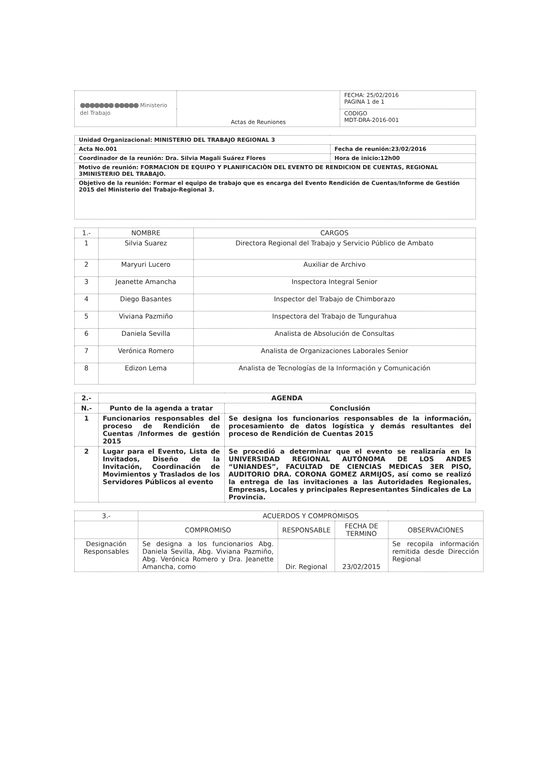| ●●●●●●● ●●●●● Ministerio del Trabajo | Actas de Reuniones | FECHA: 25/02/2016 PAGINA 1 de 1 |
| | | CODIGO MDT-DRA-2016-001 |
| Unidad Organizacional: MINISTERIO DEL TRABAJO REGIONAL 3 | |
| Acta No.001 | Fecha de reunión:23/02/2016 |
| Coordinador de la reunión: Dra. Silvia Magali Suárez Flores | Hora de inicio:12h00 |
| Motivo de reunión: FORMACION DE EQUIPO Y PLANIFICACIÒN DEL EVENTO DE RENDICION DE CUENTAS, REGIONAL 3MINISTERIO DEL TRABAJO. | |
| Objetivo de la reunión: Formar el equipo de trabajo que es encarga del Evento Rendición de Cuentas/Informe de Gestión 2015 del Ministerio del Trabajo-Regional 3. | |
| 1.- | NOMBRE | CARGOS |
| --- | --- | --- |
| 1 | Silvia Suarez | Directora Regional del Trabajo y Servicio Público de Ambato |
| 2 | Maryuri Lucero | Auxiliar de Archivo |
| 3 | Jeanette Amancha | Inspectora Integral Senior |
| 4 | Diego Basantes | Inspector del Trabajo de Chimborazo |
| 5 | Viviana Pazmiño | Inspectora del Trabajo de Tungurahua |
| 6 | Daniela Sevilla | Analista de Absolución de Consultas |
| 7 | Verónica Romero | Analista de Organizaciones Laborales Senior |
| 8 | Edizon Lema | Analista de Tecnologías de la Información y Comunicación |
| 2.- | AGENDA | |
| N.- | Punto de la agenda a tratar | Conclusión |
| 1 | Funcionarios responsables del proceso de Rendición de Cuentas /Informes de gestión 2015 | Se designa los funcionarios responsables de la información, procesamiento de datos logística y demás resultantes del proceso de Rendición de Cuentas 2015 |
| 2 | Lugar para el Evento, Lista de Invitados, Diseño de la Invitación, Coordinación de Movimientos y Traslados de los Servidores Públicos al evento | Se procedió a determinar que el evento se realizaría en la UNIVERSIDAD REGIONAL AUTÓNOMA DE LOS ANDES “UNIANDES”, FACULTAD DE CIENCIAS MEDICAS 3ER PISO, AUDITORIO DRA. CORONA GOMEZ ARMIJOS, así como se realizó la entrega de las invitaciones a las Autoridades Regionales, Empresas, Locales y principales Representantes Sindicales de La Provincia. |
| 3.- | ACUERDOS Y COMPROMISOS | | | |
| | COMPROMISO | RESPONSABLE | FECHA DE TERMINO | OBSERVACIONES |
| Designación Responsables | Se designa a los funcionarios Abg. Daniela Sevilla, Abg. Viviana Pazmiño, Abg. Verónica Romero y Dra. Jeanette Amancha, como | Dir. Regional | 23/02/2015 | Se recopila información remitida desde Dirección Regional |